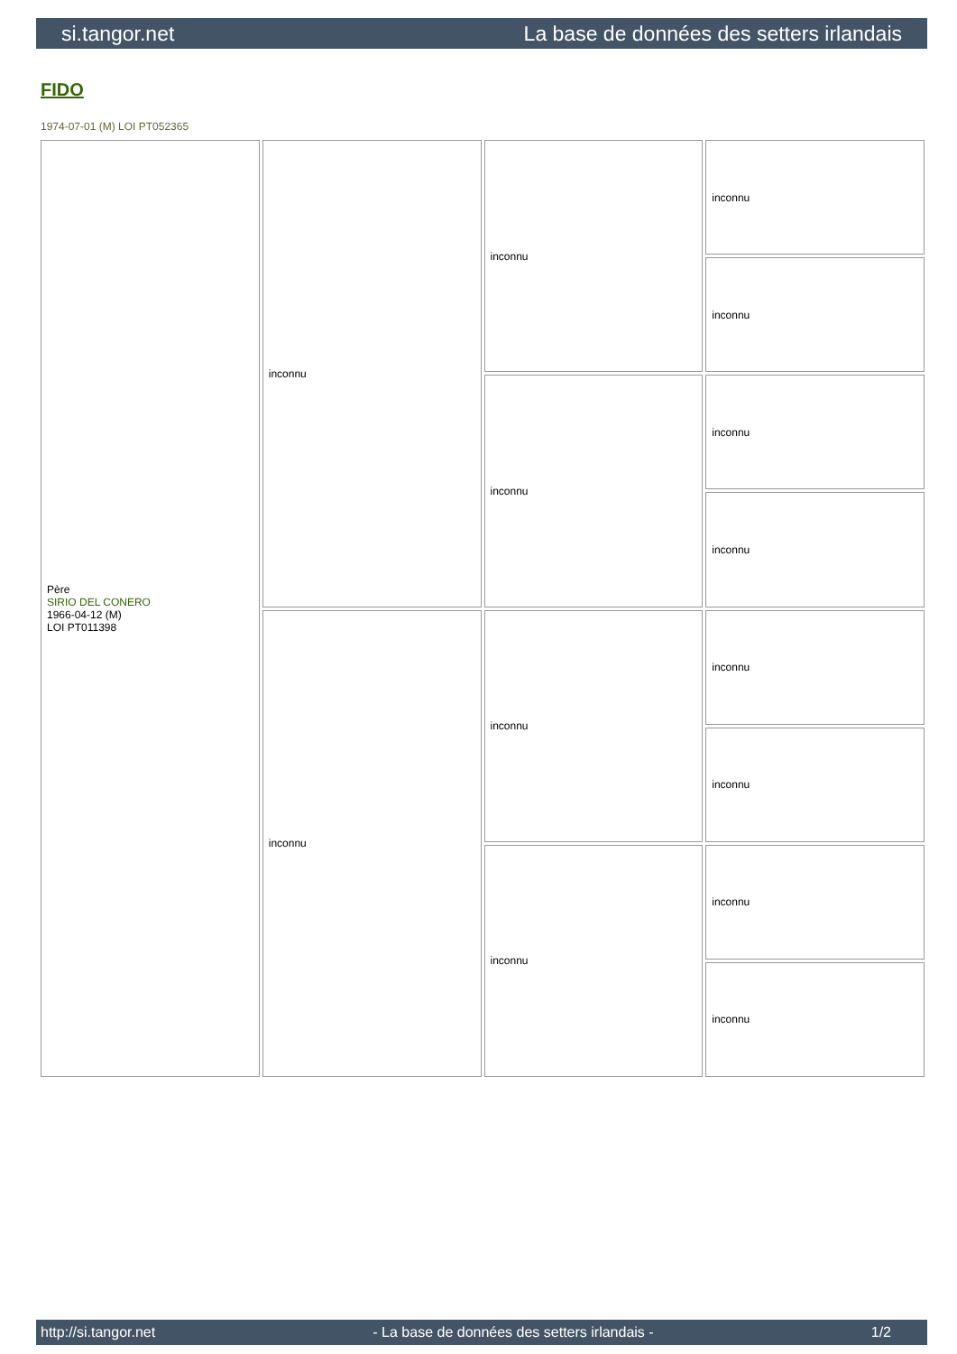si.tangor.net La base de données des setters irlandais
FIDO
1974-07-01 (M) LOI PT052365
| Père SIRIO DEL CONERO 1966-04-12 (M) LOI PT011398 | inconnu | inconnu | inconnu |
| | | | inconnu |
| | | inconnu | inconnu |
| | | | inconnu |
| | inconnu | inconnu | inconnu |
| | | | inconnu |
| | | inconnu | inconnu |
| | | | inconnu |
http://si.tangor.net - La base de données des setters irlandais - 1/2